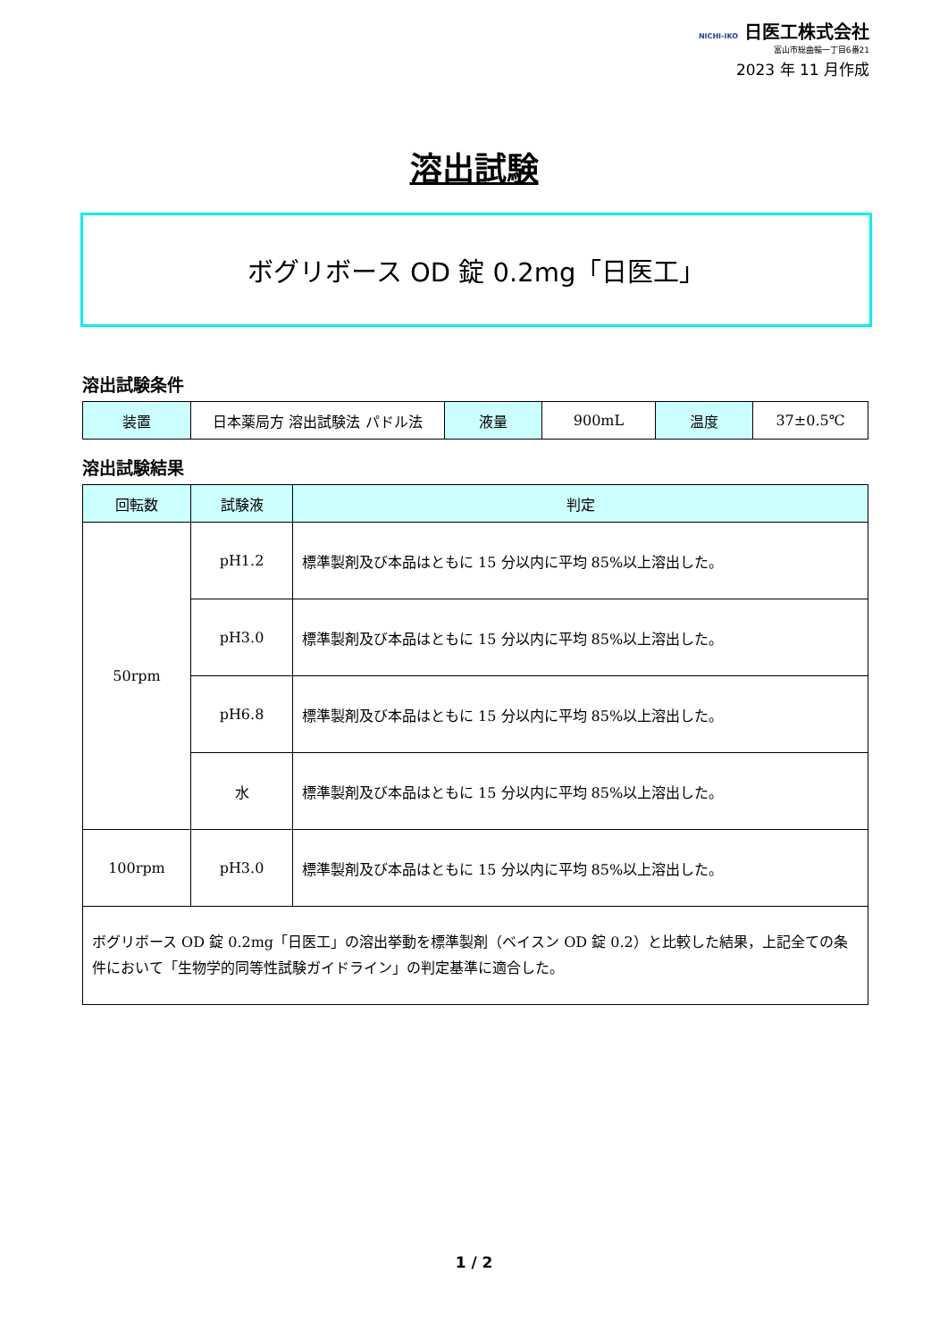NICHI-IKO 日医工株式会社
富山市総曲輪一丁目6番21
2023 年 11 月作成
溶出試験
ボグリボース OD 錠 0.2mg「日医工」
溶出試験条件
| 装置 | 日本薬局方 溶出試験法 パドル法 | 液量 | 900mL | 温度 | 37±0.5℃ |
溶出試験結果
| 回転数 | 試験液 | 判定 |
| --- | --- | --- |
| 50rpm | pH1.2 | 標準製剤及び本品はともに 15 分以内に平均 85%以上溶出した。 |
| | pH3.0 | 標準製剤及び本品はともに 15 分以内に平均 85%以上溶出した。 |
| | pH6.8 | 標準製剤及び本品はともに 15 分以内に平均 85%以上溶出した。 |
| | 水 | 標準製剤及び本品はともに 15 分以内に平均 85%以上溶出した。 |
| 100rpm | pH3.0 | 標準製剤及び本品はともに 15 分以内に平均 85%以上溶出した。 |
| ボグリボース OD 錠 0.2mg「日医工」の溶出挙動を標準製剤（ベイスン OD 錠 0.2）と比較した結果，上記全ての条件において「生物学的同等性試験ガイドライン」の判定基準に適合した。 | | |
1 / 2